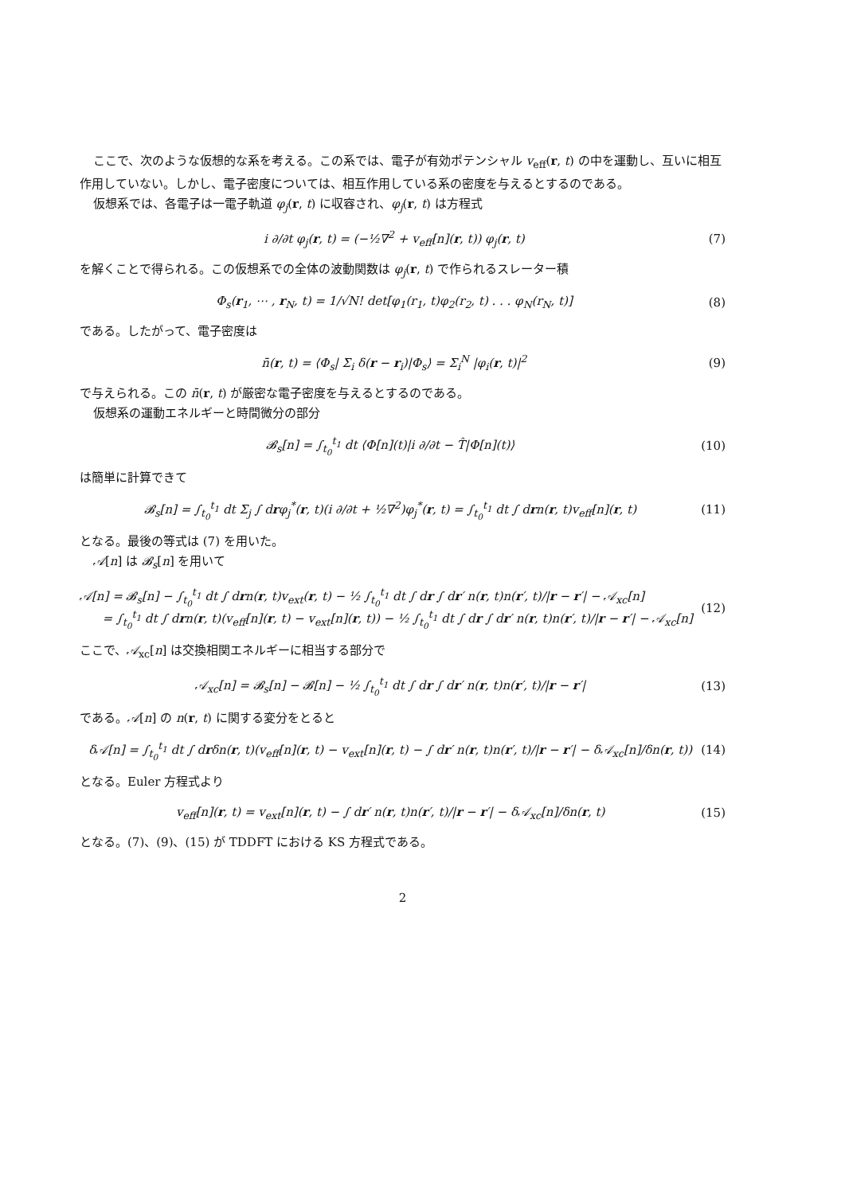ここで、次のような仮想的な系を考える。この系では、電子が有効ポテンシャル v<sub>eff</sub>(r, t) の中を運動し、互いに相互作用していない。しかし、電子密度については、相互作用している系の密度を与えるとするのである。
仮想系では、各電子は一電子軌道 φ<sub>j</sub>(r, t) に収容され、φ<sub>j</sub>(r, t) は方程式
i ∂/∂t φ<sub>j</sub>(r, t) = (−½∇<sup>2</sup> + v<sub>eff</sub>[n](r, t)) φ<sub>j</sub>(r, t) (7)
を解くことで得られる。この仮想系での全体の波動関数は φ<sub>j</sub>(r, t) で作られるスレーター積
Φ<sub>s</sub>(r<sub>1</sub>, ⋯ , r<sub>N</sub>, t) = 1/√N! det[φ<sub>1</sub>(r<sub>1</sub>, t)φ<sub>2</sub>(r<sub>2</sub>, t) . . . φ<sub>N</sub>(r<sub>N</sub>, t)] (8)
である。したがって、電子密度は
n̄(r, t) = ⟨Φ<sub>s</sub>| Σ<sub>i</sub> δ(r − r<sub>i</sub>)|Φ<sub>s</sub>⟩ = Σ<sub>i</sub><sup>N</sup> |φ<sub>i</sub>(r, t)|<sup>2</sup> (9)
で与えられる。この n̄(r, t) が厳密な電子密度を与えるとするのである。
仮想系の運動エネルギーと時間微分の部分
𝓑<sub>s</sub>[n] = ∫<sub>t<sub>0</sub></sub><sup>t<sub>1</sub></sup> dt ⟨Φ[n](t)|i ∂/∂t − T̂|Φ[n](t)⟩ (10)
は簡単に計算できて
𝓑<sub>s</sub>[n] = ∫<sub>t<sub>0</sub></sub><sup>t<sub>1</sub></sup> dt Σ<sub>j</sub> ∫ drφ<sub>j</sub><sup>*</sup>(r, t)(i ∂/∂t + ½∇<sup>2</sup>)φ<sub>j</sub><sup>*</sup>(r, t) = ∫<sub>t<sub>0</sub></sub><sup>t<sub>1</sub></sup> dt ∫ drn(r, t)v<sub>eff</sub>[n](r, t) (11)
となる。最後の等式は (7) を用いた。
𝒜[n] は 𝓑<sub>s</sub>[n] を用いて
𝒜[n] = 𝓑<sub>s</sub>[n] − ∫<sub>t<sub>0</sub></sub><sup>t<sub>1</sub></sup> dt ∫ drn(r, t)v<sub>ext</sub>(r, t) − ½ ∫<sub>t<sub>0</sub></sub><sup>t<sub>1</sub></sup> dt ∫ dr ∫ dr′ n(r, t)n(r′, t)/|r − r′| − 𝒜<sub>xc</sub>[n]
= ∫<sub>t<sub>0</sub></sub><sup>t<sub>1</sub></sup> dt ∫ drn(r, t)(v<sub>eff</sub>[n](r, t) − v<sub>ext</sub>[n](r, t)) − ½ ∫<sub>t<sub>0</sub></sub><sup>t<sub>1</sub></sup> dt ∫ dr ∫ dr′ n(r, t)n(r′, t)/|r − r′| − 𝒜<sub>xc</sub>[n] (12)
ここで、𝒜<sub>xc</sub>[n] は交換相関エネルギーに相当する部分で
𝒜<sub>xc</sub>[n] = 𝓑<sub>s</sub>[n] − 𝓑[n] − ½ ∫<sub>t<sub>0</sub></sub><sup>t<sub>1</sub></sup> dt ∫ dr ∫ dr′ n(r, t)n(r′, t)/|r − r′| (13)
である。𝒜[n] の n(r, t) に関する変分をとると
δ𝒜[n] = ∫<sub>t<sub>0</sub></sub><sup>t<sub>1</sub></sup> dt ∫ drδn(r, t)(v<sub>eff</sub>[n](r, t) − v<sub>ext</sub>[n](r, t) − ∫ dr′ n(r, t)n(r′, t)/|r − r′| − δ𝒜<sub>xc</sub>[n]/δn(r, t)) (14)
となる。Euler 方程式より
v<sub>eff</sub>[n](r, t) = v<sub>ext</sub>[n](r, t) − ∫ dr′ n(r, t)n(r′, t)/|r − r′| − δ𝒜<sub>xc</sub>[n]/δn(r, t) (15)
となる。(7)、(9)、(15) が TDDFT における KS 方程式である。
2